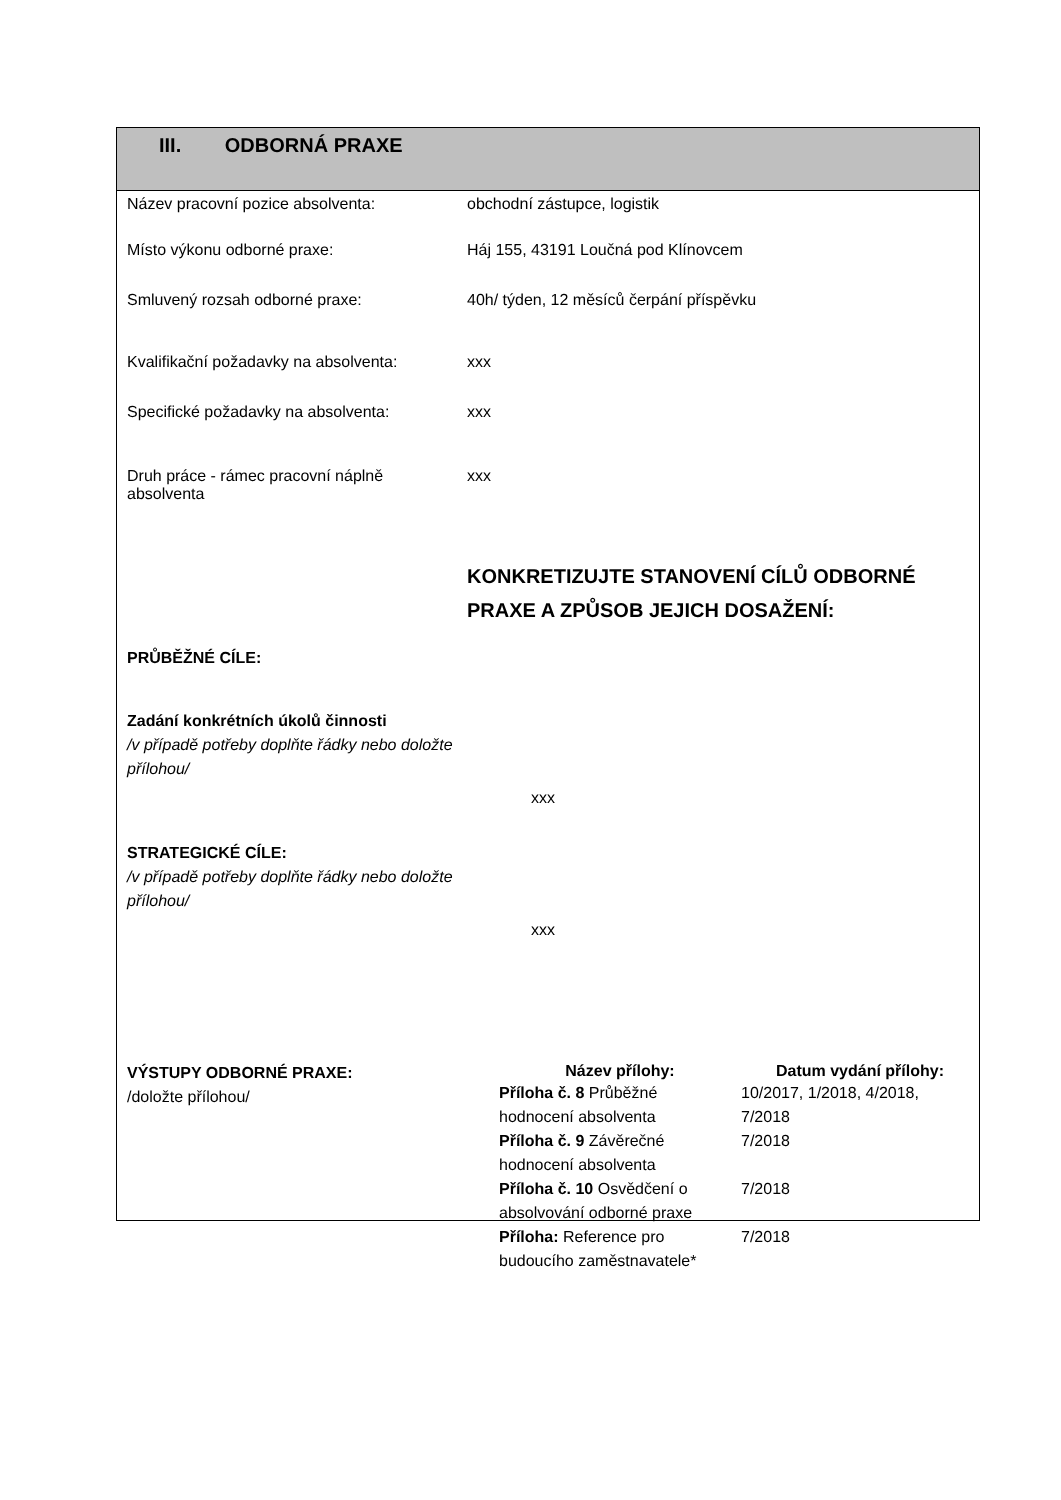III. ODBORNÁ PRAXE
| Název pracovní pozice absolventa: | obchodní zástupce, logistik |
| Místo výkonu odborné praxe: | Háj 155, 43191 Loučná pod Klínovcem |
| Smluvený rozsah odborné praxe: | 40h/ týden, 12 měsíců čerpání příspěvku |
| Kvalifikační požadavky na absolventa: | xxx |
| Specifické požadavky na absolventa: | xxx |
| Druh práce - rámec pracovní náplně absolventa | xxx |
| | KONKRETIZUJTE STANOVENÍ CÍLŮ ODBORNÉ PRAXE A ZPŮSOB JEJICH DOSAŽENÍ: |
| PRŮBĚŽNÉ CÍLE: | |
| Zadání konkrétních úkolů činnosti /v případě potřeby doplňte řádky nebo doložte přílohou/ | xxx |
| STRATEGICKÉ CÍLE: /v případě potřeby doplňte řádky nebo doložte přílohou/ | xxx |
| VÝSTUPY ODBORNÉ PRAXE: /doložte přílohou/ | / Název přílohy: / Datum vydání přílohy: / / --- / --- / / Příloha č. 8 Průběžné hodnocení absolventa / 10/2017, 1/2018, 4/2018, 7/2018 / / Příloha č. 9 Závěrečné hodnocení absolventa / 7/2018 / / Příloha č. 10 Osvědčení o absolvování odborné praxe / 7/2018 / / Příloha: Reference pro budoucího zaměstnavatele* / 7/2018 / |